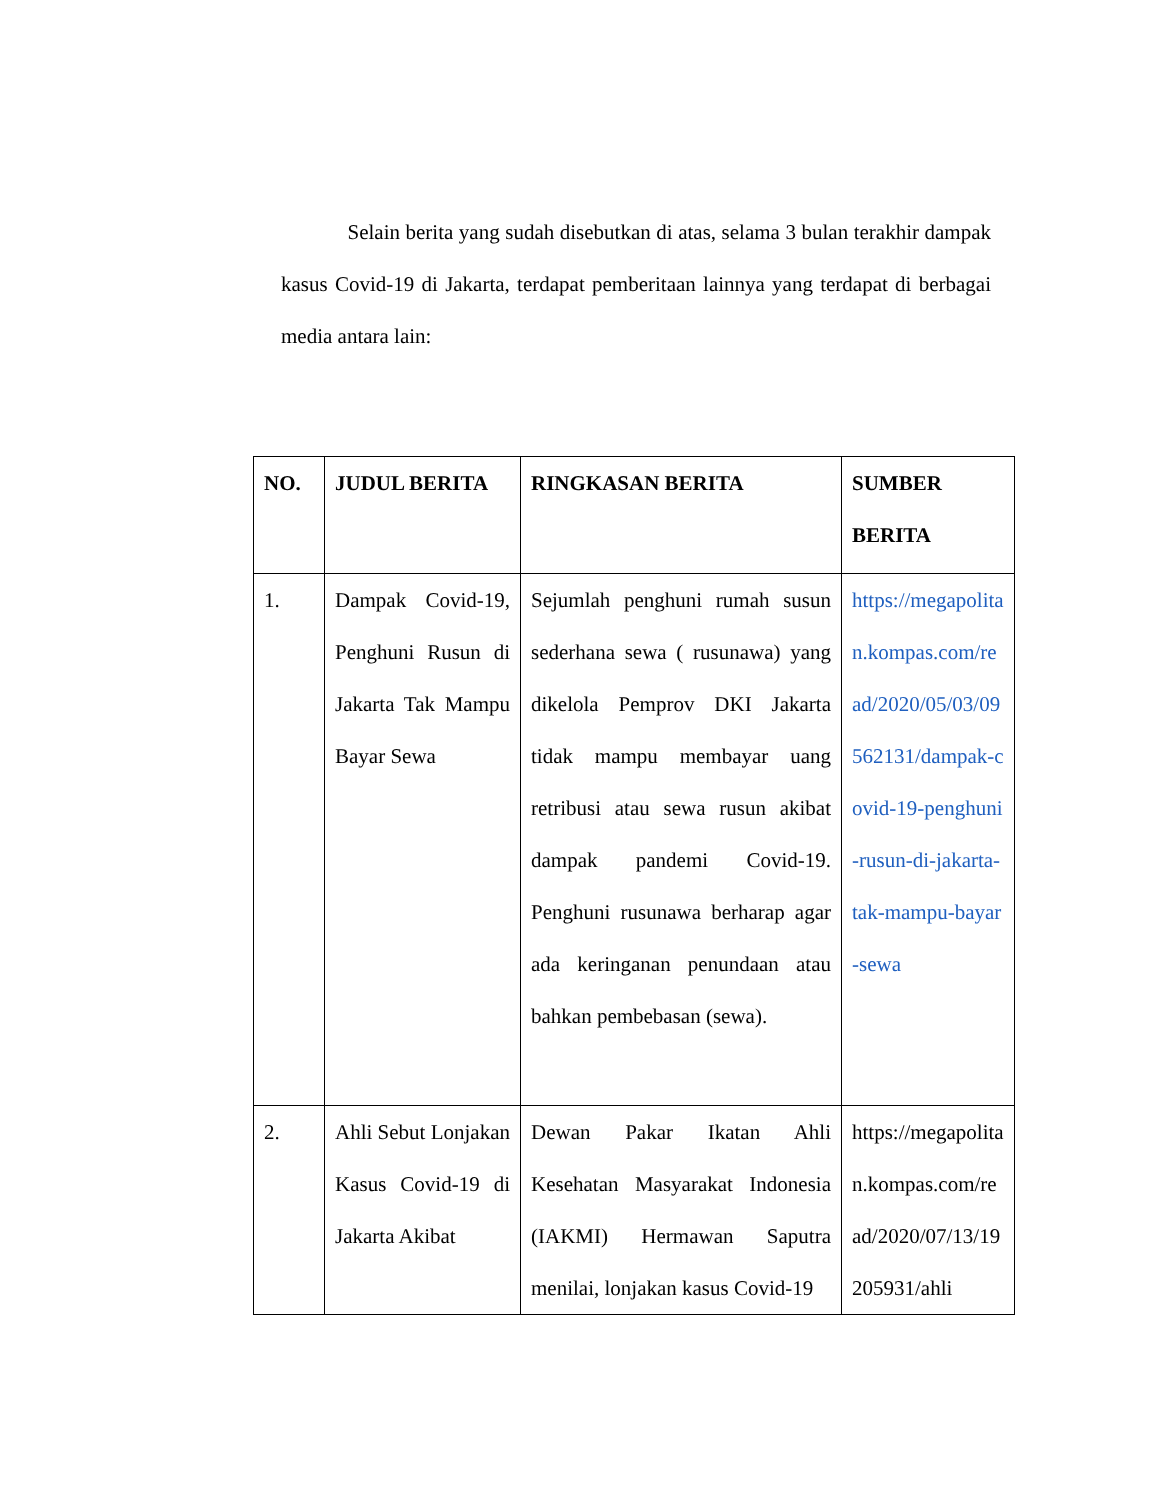Selain berita yang sudah disebutkan di atas, selama 3 bulan terakhir dampak kasus Covid-19 di Jakarta, terdapat pemberitaan lainnya yang terdapat di berbagai media antara lain:
| NO. | JUDUL BERITA | RINGKASAN BERITA | SUMBER BERITA |
| --- | --- | --- | --- |
| 1. | Dampak Covid-19, Penghuni Rusun di Jakarta Tak Mampu Bayar Sewa | Sejumlah penghuni rumah susun sederhana sewa ( rusunawa) yang dikelola Pemprov DKI Jakarta tidak mampu membayar uang retribusi atau sewa rusun akibat dampak pandemi Covid-19. Penghuni rusunawa berharap agar ada keringanan penundaan atau bahkan pembebasan (sewa). | https://megapolitan.kompas.com/read/2020/05/03/09562131/dampak-covid-19-penghuni-rusun-di-jakarta-tak-mampu-bayar-sewa |
| 2. | Ahli Sebut Lonjakan Kasus Covid-19 di Jakarta Akibat | Dewan Pakar Ikatan Ahli Kesehatan Masyarakat Indonesia (IAKMI) Hermawan Saputra menilai, lonjakan kasus Covid-19 | https://megapolitan.kompas.com/read/2020/07/13/19205931/ahli |